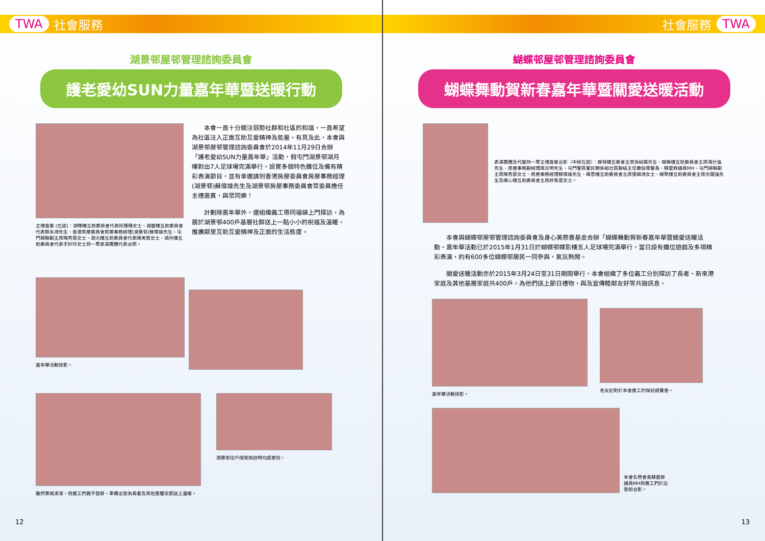TWA 社會服務
湖景邨屋邨管理諮詢委員會
護老愛幼SUN力量嘉年華暨送暖行動
主禮嘉賓 (左起)：湖暉樓互助委員會代表阮珊珊女士、湖碧樓互助委員會代表鄭永鴻先生、香港房屋委員會房屋事務經理(湖景邨)蘇偉雄先生、屯門婦聯副主席陳秀雲女士、湖光樓互助委員會代表陳美寶女士、湖月樓互助委員會代表李妙玲女士與一眾表演團體代表合照。
本會一直十分關注弱勢社群和社區的和諧，一直希望為社區注入正面互助互愛精神及能量。有見及此，本會與湖景邨屋邨管理諮詢委員會於2014年11月29日合辦「護老愛幼SUN力量嘉年華」活動，假屯門湖景邨湖月樓對出7人足球場完滿舉行，設置多個特色攤位及備有精彩表演節目，並有幸邀請到香港房屋委員會房屋事務經理(湖景邨)蘇偉雄先生及湖景邨房屋事務委員會眾委員擔任主禮嘉賓，與眾同樂！
計劃除嘉年華外，還組織義工帶同福袋上門探訪，為居於湖景邨400戶基層社群送上一點小小的祝福及溫暖，推廣鄰里互助互愛精神及正面的生活態度。
嘉年華活動掠影。
雖然寒風凜凜，但義工們義不容辭，準備出發為長者及其他基層家庭送上溫暖。
湖景邨住戶接受探訪時均感喜悅。
12
社會服務 TWA
蝴蝶邨屋邨管理諮詢委員會
蝴蝶舞動賀新春嘉年華暨關愛送暖活動
表演團體及代替與一眾主禮嘉賓合影（中排左起）：蝶翎樓互委會主席孫紹裘先生、蝶舞樓互助委員會主席馮仕強先生、房屋事務副經理周志明先生、屯門警區警民關係組社區聯絡主任蕭儉偉警長、蘇愛群議員MH、屯門婦聯副主席陳秀雲女士、房屋事務經理蘇偉雄先生、蝶意樓互助委員會主席張錦鴻女士、蝶聚樓互助委員會主席余國強先生及蝶心樓互助委員會主席許紫雲女士。
本會與蝴蝶邨屋邨管理諮詢委員會及身心美慈善基金合辦「蝴蝶舞動賀新春嘉年華暨關愛送暖活動。嘉年華活動已於2015年1月31日於蝴蝶邨蝶影樓五人足球場完滿舉行，當日設有攤位遊戲及多項精彩表演，約有600多位蝴蝶邨居民一同參與，氣氛熱鬧。
關愛送暖活動亦於2015年3月24日至31日期間舉行，本會組織了多位義工分別探訪了長者、新來港家庭及其他基層家庭共400戶，為他們送上節日禮物，與及宣傳睦鄰友好等共融訊息。
嘉年華活動掠影。
老友記對於本會義工的探訪感驚喜。
本會名譽會長蘇愛群
議員MH與義工們於出
發前合影。
13